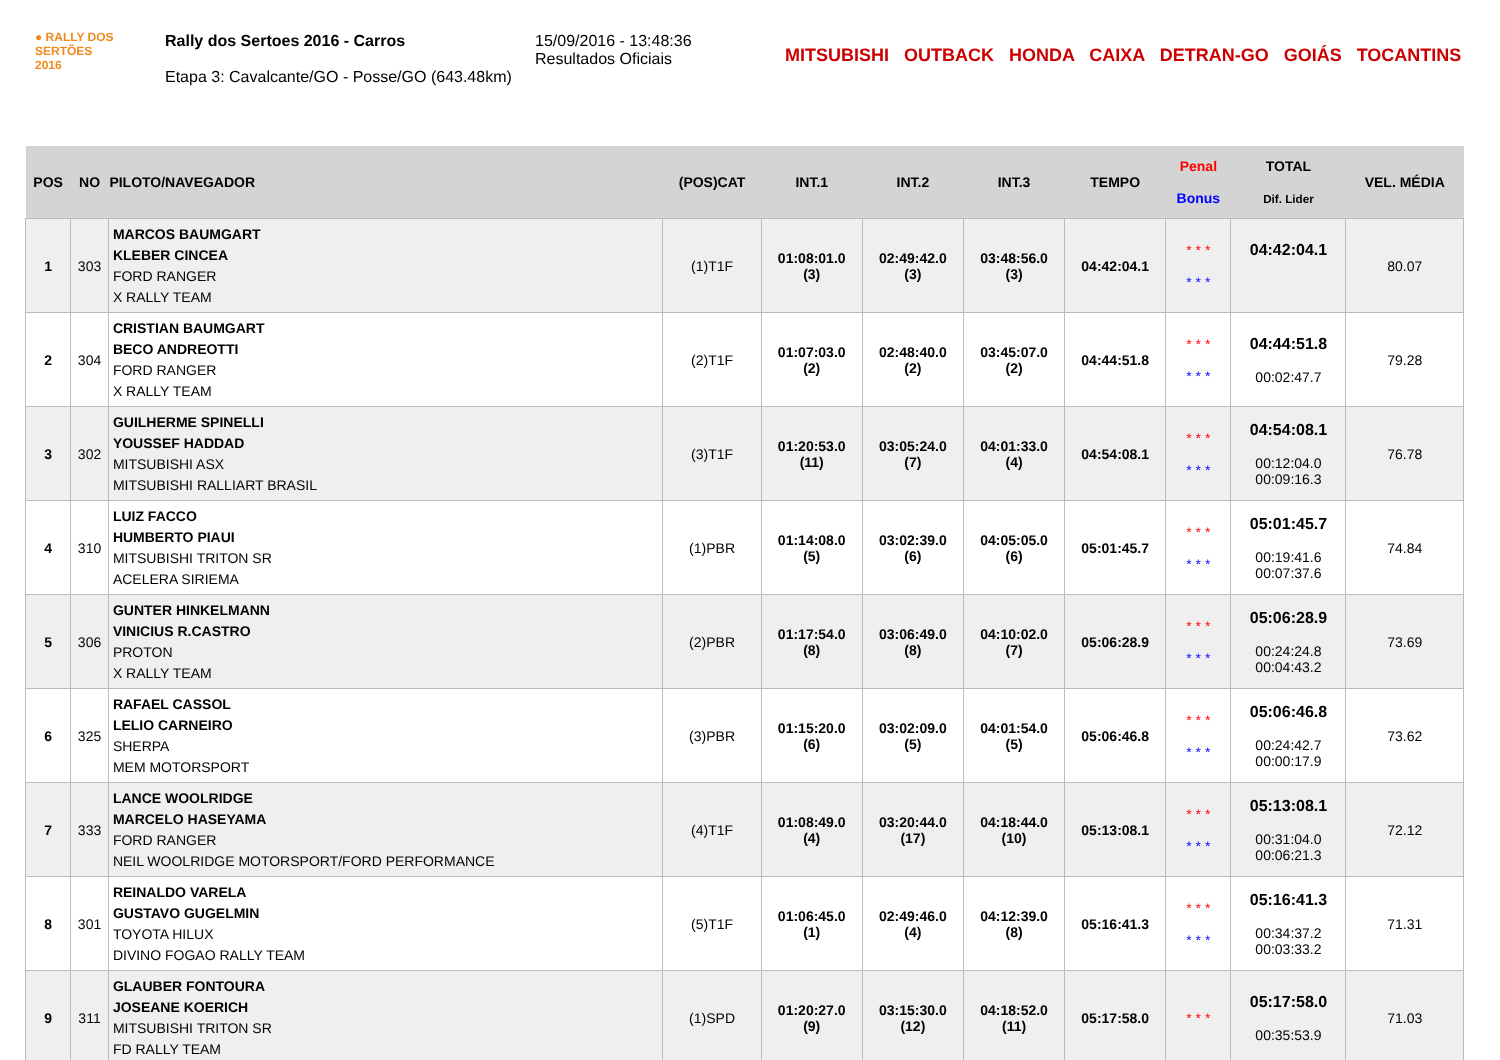● RALLY DOS
SERTÕES
2016
Rally dos Sertoes 2016 - Carros
Etapa 3: Cavalcante/GO - Posse/GO (643.48km)
15/09/2016 - 13:48:36
Resultados Oficiais
MITSUBISHI OUTBACK HONDA CAIXA DETRAN-GO GOIÁS TOCANTINS
| POS | NO | PILOTO/NAVEGADOR | (POS)CAT | INT.1 | INT.2 | INT.3 | TEMPO | Penal Bonus | TOTAL Dif. Lider | VEL. MÉDIA |
| --- | --- | --- | --- | --- | --- | --- | --- | --- | --- | --- |
| 1 | 303 | MARCOS BAUMGART KLEBER CINCEA FORD RANGER X RALLY TEAM | (1)T1F | 01:08:01.0 (3) | 02:49:42.0 (3) | 03:48:56.0 (3) | 04:42:04.1 | * * * * * * | 04:42:04.1 | 80.07 |
| 2 | 304 | CRISTIAN BAUMGART BECO ANDREOTTI FORD RANGER X RALLY TEAM | (2)T1F | 01:07:03.0 (2) | 02:48:40.0 (2) | 03:45:07.0 (2) | 04:44:51.8 | * * * * * * | 04:44:51.8 00:02:47.7 | 79.28 |
| 3 | 302 | GUILHERME SPINELLI YOUSSEF HADDAD MITSUBISHI ASX MITSUBISHI RALLIART BRASIL | (3)T1F | 01:20:53.0 (11) | 03:05:24.0 (7) | 04:01:33.0 (4) | 04:54:08.1 | * * * * * * | 04:54:08.1 00:12:04.0 00:09:16.3 | 76.78 |
| 4 | 310 | LUIZ FACCO HUMBERTO PIAUI MITSUBISHI TRITON SR ACELERA SIRIEMA | (1)PBR | 01:14:08.0 (5) | 03:02:39.0 (6) | 04:05:05.0 (6) | 05:01:45.7 | * * * * * * | 05:01:45.7 00:19:41.6 00:07:37.6 | 74.84 |
| 5 | 306 | GUNTER HINKELMANN VINICIUS R.CASTRO PROTON X RALLY TEAM | (2)PBR | 01:17:54.0 (8) | 03:06:49.0 (8) | 04:10:02.0 (7) | 05:06:28.9 | * * * * * * | 05:06:28.9 00:24:24.8 00:04:43.2 | 73.69 |
| 6 | 325 | RAFAEL CASSOL LELIO CARNEIRO SHERPA MEM MOTORSPORT | (3)PBR | 01:15:20.0 (6) | 03:02:09.0 (5) | 04:01:54.0 (5) | 05:06:46.8 | * * * * * * | 05:06:46.8 00:24:42.7 00:00:17.9 | 73.62 |
| 7 | 333 | LANCE WOOLRIDGE MARCELO HASEYAMA FORD RANGER NEIL WOOLRIDGE MOTORSPORT/FORD PERFORMANCE | (4)T1F | 01:08:49.0 (4) | 03:20:44.0 (17) | 04:18:44.0 (10) | 05:13:08.1 | * * * * * * | 05:13:08.1 00:31:04.0 00:06:21.3 | 72.12 |
| 8 | 301 | REINALDO VARELA GUSTAVO GUGELMIN TOYOTA HILUX DIVINO FOGAO RALLY TEAM | (5)T1F | 01:06:45.0 (1) | 02:49:46.0 (4) | 04:12:39.0 (8) | 05:16:41.3 | * * * * * * | 05:16:41.3 00:34:37.2 00:03:33.2 | 71.31 |
| 9 | 311 | GLAUBER FONTOURA JOSEANE KOERICH MITSUBISHI TRITON SR FD RALLY TEAM | (1)SPD | 01:20:27.0 (9) | 03:15:30.0 (12) | 04:18:52.0 (11) | 05:17:58.0 | * * * | 05:17:58.0 00:35:53.9 | 71.03 |